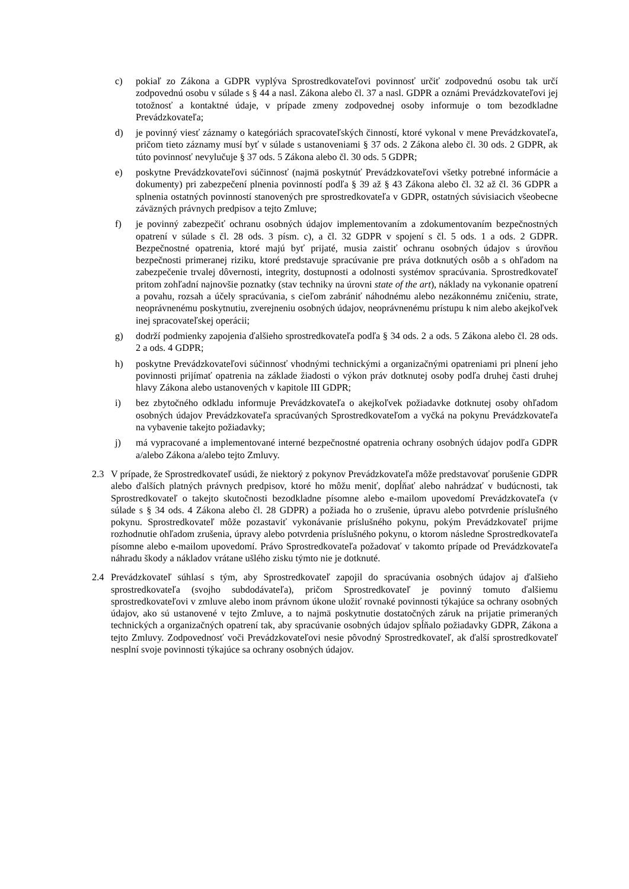c) pokiaľ zo Zákona a GDPR vyplýva Sprostredkovateľovi povinnosť určiť zodpovednú osobu tak určí zodpovednú osobu v súlade s § 44 a nasl. Zákona alebo čl. 37 a nasl. GDPR a oznámi Prevádzkovateľovi jej totožnosť a kontaktné údaje, v prípade zmeny zodpovednej osoby informuje o tom bezodkladne Prevádzkovateľa;
d) je povinný viesť záznamy o kategóriách spracovateľských činností, ktoré vykonal v mene Prevádzkovateľa, pričom tieto záznamy musí byť v súlade s ustanoveniami § 37 ods. 2 Zákona alebo čl. 30 ods. 2 GDPR, ak túto povinnosť nevylučuje § 37 ods. 5 Zákona alebo čl. 30 ods. 5 GDPR;
e) poskytne Prevádzkovateľovi súčinnosť (najmä poskytnúť Prevádzkovateľovi všetky potrebné informácie a dokumenty) pri zabezpečení plnenia povinností podľa § 39 až § 43 Zákona alebo čl. 32 až čl. 36 GDPR a splnenia ostatných povinností stanovených pre sprostredkovateľa v GDPR, ostatných súvisiacich všeobecne záväzných právnych predpisov a tejto Zmluve;
f) je povinný zabezpečiť ochranu osobných údajov implementovaním a zdokumentovaním bezpečnostných opatrení v súlade s čl. 28 ods. 3 písm. c), a čl. 32 GDPR v spojení s čl. 5 ods. 1 a ods. 2 GDPR. Bezpečnostné opatrenia, ktoré majú byť prijaté, musia zaistiť ochranu osobných údajov s úrovňou bezpečnosti primeranej riziku, ktoré predstavuje spracúvanie pre práva dotknutých osôb a s ohľadom na zabezpečenie trvalej dôvernosti, integrity, dostupnosti a odolnosti systémov spracúvania. Sprostredkovateľ pritom zohľadní najnovšie poznatky (stav techniky na úrovni state of the art), náklady na vykonanie opatrení a povahu, rozsah a účely spracúvania, s cieľom zabrániť náhodnému alebo nezákonnému zničeniu, strate, neoprávnenému poskytnutiu, zverejneniu osobných údajov, neoprávnenému prístupu k nim alebo akejkoľvek inej spracovateľskej operácii;
g) dodrží podmienky zapojenia ďalšieho sprostredkovateľa podľa § 34 ods. 2 a ods. 5 Zákona alebo čl. 28 ods. 2 a ods. 4 GDPR;
h) poskytne Prevádzkovateľovi súčinnosť vhodnými technickými a organizačnými opatreniami pri plnení jeho povinnosti prijímať opatrenia na základe žiadosti o výkon práv dotknutej osoby podľa druhej časti druhej hlavy Zákona alebo ustanovených v kapitole III GDPR;
i) bez zbytočného odkladu informuje Prevádzkovateľa o akejkoľvek požiadavke dotknutej osoby ohľadom osobných údajov Prevádzkovateľa spracúvaných Sprostredkovateľom a vyčká na pokynu Prevádzkovateľa na vybavenie takejto požiadavky;
j) má vypracované a implementované interné bezpečnostné opatrenia ochrany osobných údajov podľa GDPR a/alebo Zákona a/alebo tejto Zmluvy.
2.3 V prípade, že Sprostredkovateľ usúdi, že niektorý z pokynov Prevádzkovateľa môže predstavovať porušenie GDPR alebo ďalších platných právnych predpisov, ktoré ho môžu meniť, dopĺňať alebo nahrádzať v budúcnosti, tak Sprostredkovateľ o takejto skutočnosti bezodkladne písomne alebo e-mailom upovedomí Prevádzkovateľa (v súlade s § 34 ods. 4 Zákona alebo čl. 28 GDPR) a požiada ho o zrušenie, úpravu alebo potvrdenie príslušného pokynu. Sprostredkovateľ môže pozastaviť vykonávanie príslušného pokynu, pokým Prevádzkovateľ prijme rozhodnutie ohľadom zrušenia, úpravy alebo potvrdenia príslušného pokynu, o ktorom následne Sprostredkovateľa písomne alebo e-mailom upovedomí. Právo Sprostredkovateľa požadovať v takomto prípade od Prevádzkovateľa náhradu škody a nákladov vrátane ušlého zisku týmto nie je dotknuté.
2.4 Prevádzkovateľ súhlasí s tým, aby Sprostredkovateľ zapojil do spracúvania osobných údajov aj ďalšieho sprostredkovateľa (svojho subdodávateľa), pričom Sprostredkovateľ je povinný tomuto ďalšiemu sprostredkovateľovi v zmluve alebo inom právnom úkone uložiť rovnaké povinnosti týkajúce sa ochrany osobných údajov, ako sú ustanovené v tejto Zmluve, a to najmä poskytnutie dostatočných záruk na prijatie primeraných technických a organizačných opatrení tak, aby spracúvanie osobných údajov spĺňalo požiadavky GDPR, Zákona a tejto Zmluvy. Zodpovednosť voči Prevádzkovateľovi nesie pôvodný Sprostredkovateľ, ak ďalší sprostredkovateľ nesplní svoje povinnosti týkajúce sa ochrany osobných údajov.